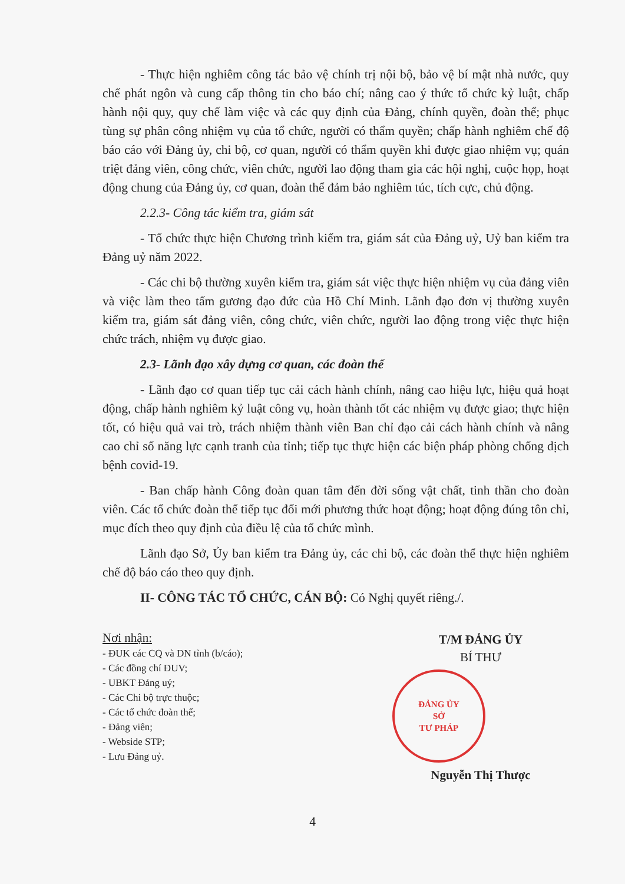- Thực hiện nghiêm công tác bảo vệ chính trị nội bộ, bảo vệ bí mật nhà nước, quy chế phát ngôn và cung cấp thông tin cho báo chí; nâng cao ý thức tổ chức kỷ luật, chấp hành nội quy, quy chế làm việc và các quy định của Đảng, chính quyền, đoàn thể; phục tùng sự phân công nhiệm vụ của tổ chức, người có thẩm quyền; chấp hành nghiêm chế độ báo cáo với Đảng ủy, chi bộ, cơ quan, người có thẩm quyền khi được giao nhiệm vụ; quán triệt đảng viên, công chức, viên chức, người lao động tham gia các hội nghị, cuộc họp, hoạt động chung của Đảng ủy, cơ quan, đoàn thể đảm bảo nghiêm túc, tích cực, chủ động.
2.2.3- Công tác kiểm tra, giám sát
- Tổ chức thực hiện Chương trình kiểm tra, giám sát của Đảng uỷ, Uỷ ban kiểm tra Đảng uỷ năm 2022.
- Các chi bộ thường xuyên kiểm tra, giám sát việc thực hiện nhiệm vụ của đảng viên và việc làm theo tấm gương đạo đức của Hồ Chí Minh. Lãnh đạo đơn vị thường xuyên kiểm tra, giám sát đảng viên, công chức, viên chức, người lao động trong việc thực hiện chức trách, nhiệm vụ được giao.
2.3- Lãnh đạo xây dựng cơ quan, các đoàn thể
- Lãnh đạo cơ quan tiếp tục cải cách hành chính, nâng cao hiệu lực, hiệu quả hoạt động, chấp hành nghiêm kỷ luật công vụ, hoàn thành tốt các nhiệm vụ được giao; thực hiện tốt, có hiệu quả vai trò, trách nhiệm thành viên Ban chỉ đạo cải cách hành chính và nâng cao chỉ số năng lực cạnh tranh của tỉnh; tiếp tục thực hiện các biện pháp phòng chống dịch bệnh covid-19.
- Ban chấp hành Công đoàn quan tâm đến đời sống vật chất, tinh thần cho đoàn viên. Các tổ chức đoàn thể tiếp tục đổi mới phương thức hoạt động; hoạt động đúng tôn chỉ, mục đích theo quy định của điều lệ của tổ chức mình.
Lãnh đạo Sở, Ủy ban kiểm tra Đảng ủy, các chi bộ, các đoàn thể thực hiện nghiêm chế độ báo cáo theo quy định.
II- CÔNG TÁC TỔ CHỨC, CÁN BỘ: Có Nghị quyết riêng./.
Nơi nhận:
- ĐUK các CQ và DN tỉnh (b/cáo);
- Các đồng chí ĐUV;
- UBKT Đảng uỷ;
- Các Chi bộ trực thuộc;
- Các tổ chức đoàn thể;
- Đảng viên;
- Webside STP;
- Lưu Đảng uỷ.
T/M ĐẢNG ỦY
BÍ THƯ
ĐẢNG ỦY
SỞ
TƯ PHÁP
Nguyễn Thị Thược
4